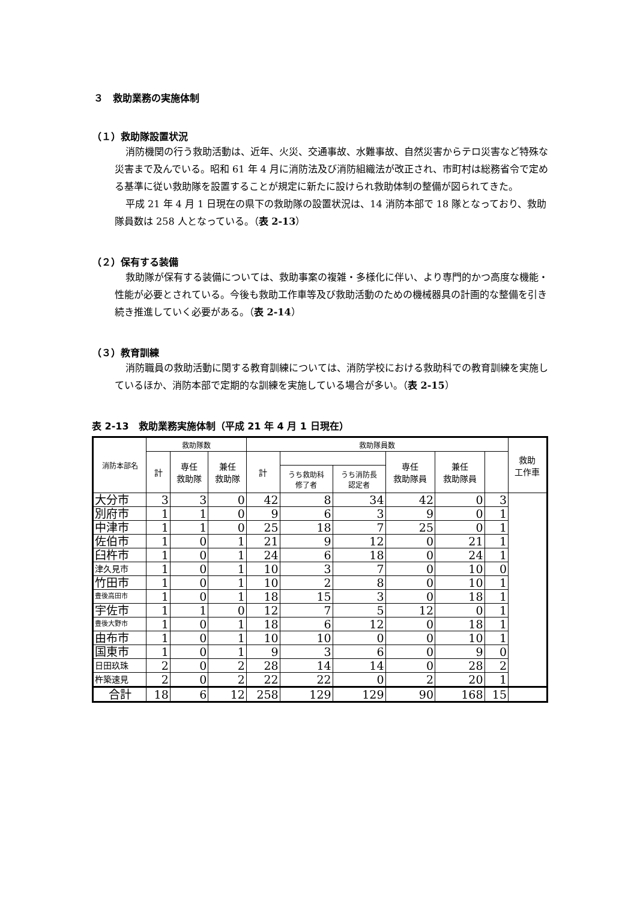３　救助業務の実施体制
（１）救助隊設置状況
消防機関の行う救助活動は、近年、火災、交通事故、水難事故、自然災害からテロ災害など特殊な災害まで及んでいる。昭和 61 年 4 月に消防法及び消防組織法が改正され、市町村は総務省令で定める基準に従い救助隊を設置することが規定に新たに設けられ救助体制の整備が図られてきた。
平成 21 年 4 月 1 日現在の県下の救助隊の設置状況は、14 消防本部で 18 隊となっており、救助隊員数は 258 人となっている。（表 2-13）
（２）保有する装備
救助隊が保有する装備については、救助事案の複雑・多様化に伴い、より専門的かつ高度な機能・性能が必要とされている。今後も救助工作車等及び救助活動のための機械器具の計画的な整備を引き続き推進していく必要がある。（表 2-14）
（３）教育訓練
消防職員の救助活動に関する教育訓練については、消防学校における救助科での教育訓練を実施しているほか、消防本部で定期的な訓練を実施している場合が多い。（表 2-15）
表 2-13　救助業務実施体制（平成 21 年 4 月 1 日現在）
| 消防本部名 | 救助隊数 | | | 救助隊員数 | | | | | | 救助 工作車 |
| --- | --- | --- | --- | --- | --- | --- | --- | --- | --- | --- |
| | 計 | 専任 救助隊 | 兼任 救助隊 | 計 | | | 専任 救助隊員 | 兼任 救助隊員 | | |
| | | | | | うち救助科 修了者 | うち消防長 認定者 | | | | |
| 大分市 | 3 | 3 | 0 | 42 | 8 | 34 | 42 | 0 | 3 | |
| 別府市 | 1 | 1 | 0 | 9 | 6 | 3 | 9 | 0 | 1 | |
| 中津市 | 1 | 1 | 0 | 25 | 18 | 7 | 25 | 0 | 1 | |
| 佐伯市 | 1 | 0 | 1 | 21 | 9 | 12 | 0 | 21 | 1 | |
| 臼杵市 | 1 | 0 | 1 | 24 | 6 | 18 | 0 | 24 | 1 | |
| 津久見市 | 1 | 0 | 1 | 10 | 3 | 7 | 0 | 10 | 0 | |
| 竹田市 | 1 | 0 | 1 | 10 | 2 | 8 | 0 | 10 | 1 | |
| 豊後高田市 | 1 | 0 | 1 | 18 | 15 | 3 | 0 | 18 | 1 | |
| 宇佐市 | 1 | 1 | 0 | 12 | 7 | 5 | 12 | 0 | 1 | |
| 豊後大野市 | 1 | 0 | 1 | 18 | 6 | 12 | 0 | 18 | 1 | |
| 由布市 | 1 | 0 | 1 | 10 | 10 | 0 | 0 | 10 | 1 | |
| 国東市 | 1 | 0 | 1 | 9 | 3 | 6 | 0 | 9 | 0 | |
| 日田玖珠 | 2 | 0 | 2 | 28 | 14 | 14 | 0 | 28 | 2 | |
| 杵築速見 | 2 | 0 | 2 | 22 | 22 | 0 | 2 | 20 | 1 | |
| 合計 | 18 | 6 | 12 | 258 | 129 | 129 | 90 | 168 | 15 | |